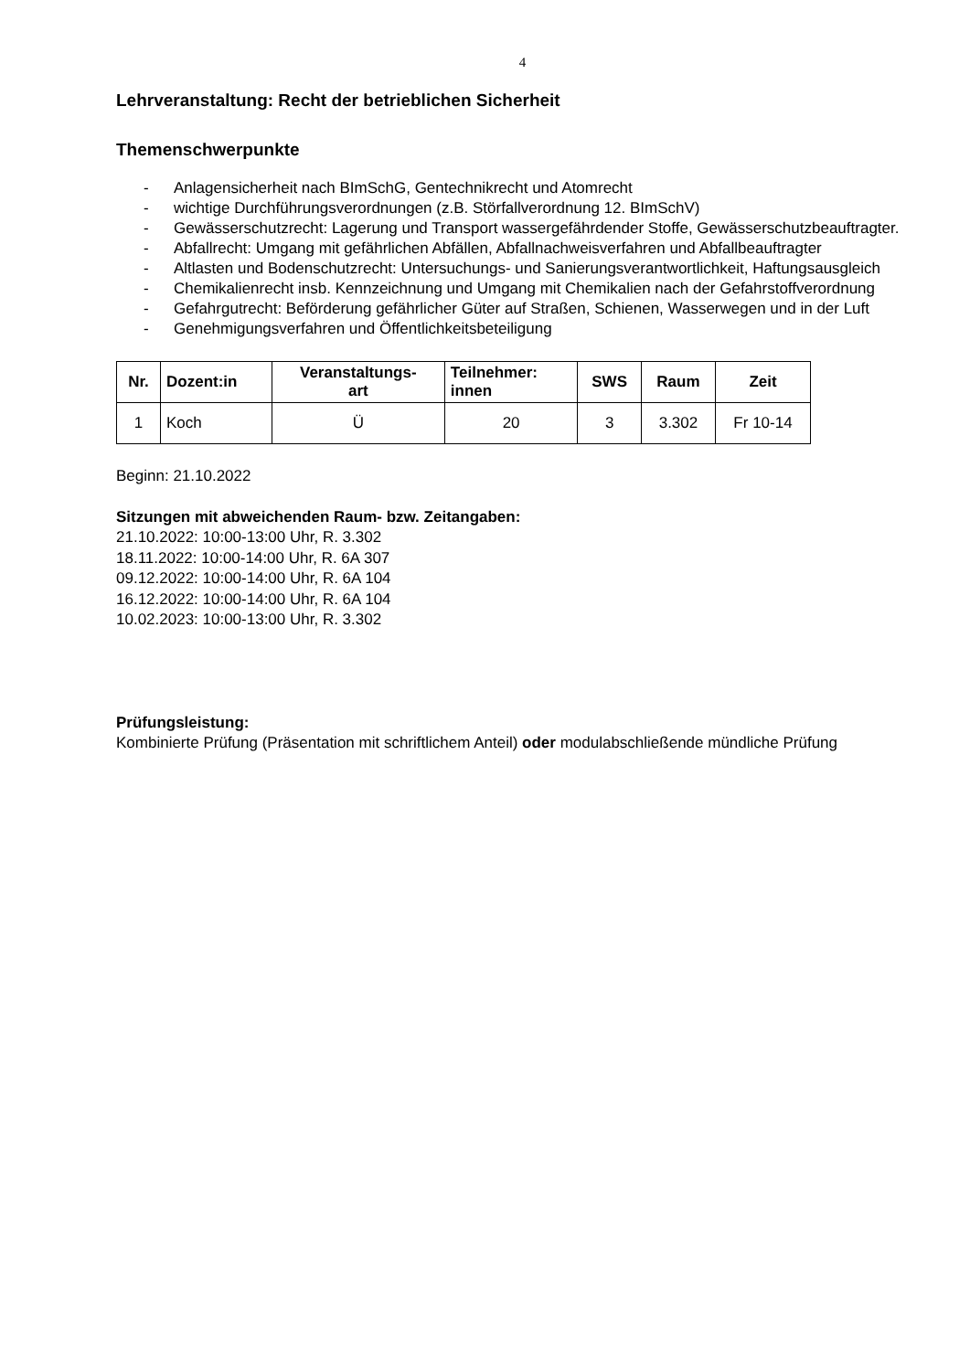4
Lehrveranstaltung: Recht der betrieblichen Sicherheit
Themenschwerpunkte
- Anlagensicherheit nach BImSchG, Gentechnikrecht und Atomrecht
- wichtige Durchführungsverordnungen (z.B. Störfallverordnung 12. BImSchV)
- Gewässerschutzrecht: Lagerung und Transport wassergefährdender Stoffe, Gewässerschutzbeauftragter.
- Abfallrecht: Umgang mit gefährlichen Abfällen, Abfallnachweisverfahren und Abfallbeauftragter
- Altlasten und Bodenschutzrecht: Untersuchungs- und Sanierungsverantwortlichkeit, Haftungsausgleich
- Chemikalienrecht insb. Kennzeichnung und Umgang mit Chemikalien nach der Gefahrstoffverordnung
- Gefahrgutrecht: Beförderung gefährlicher Güter auf Straßen, Schienen, Wasserwegen und in der Luft
- Genehmigungsverfahren und Öffentlichkeitsbeteiligung
| Nr. | Dozent:in | Veranstaltungs- art | Teilnehmer: innen | SWS | Raum | Zeit |
| --- | --- | --- | --- | --- | --- | --- |
| 1 | Koch | Ü | 20 | 3 | 3.302 | Fr 10-14 |
Beginn: 21.10.2022
Sitzungen mit abweichenden Raum- bzw. Zeitangaben:
21.10.2022: 10:00-13:00 Uhr, R. 3.302
18.11.2022: 10:00-14:00 Uhr, R. 6A 307
09.12.2022: 10:00-14:00 Uhr, R. 6A 104
16.12.2022: 10:00-14:00 Uhr, R. 6A 104
10.02.2023: 10:00-13:00 Uhr, R. 3.302
Prüfungsleistung:
Kombinierte Prüfung (Präsentation mit schriftlichem Anteil) oder modulabschließende mündliche Prüfung